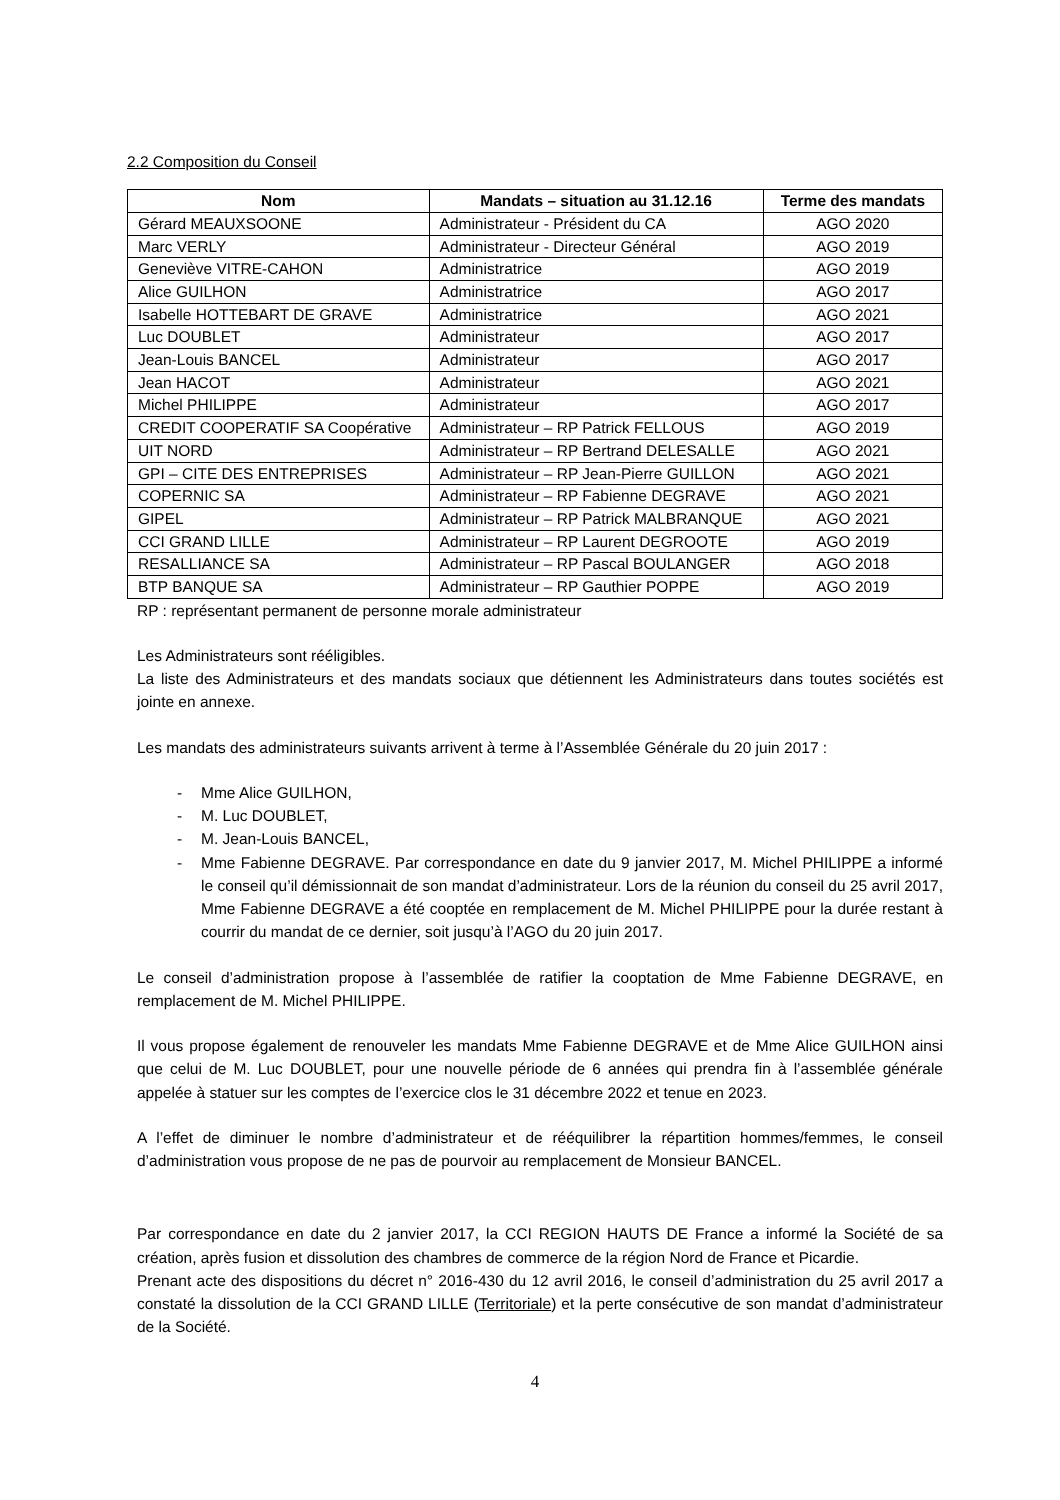2.2 Composition du Conseil
| Nom | Mandats – situation au 31.12.16 | Terme des mandats |
| --- | --- | --- |
| Gérard MEAUXSOONE | Administrateur - Président du CA | AGO 2020 |
| Marc VERLY | Administrateur - Directeur Général | AGO 2019 |
| Geneviève VITRE-CAHON | Administratrice | AGO 2019 |
| Alice GUILHON | Administratrice | AGO 2017 |
| Isabelle HOTTEBART DE GRAVE | Administratrice | AGO 2021 |
| Luc DOUBLET | Administrateur | AGO 2017 |
| Jean-Louis BANCEL | Administrateur | AGO 2017 |
| Jean HACOT | Administrateur | AGO 2021 |
| Michel PHILIPPE | Administrateur | AGO 2017 |
| CREDIT COOPERATIF SA Coopérative | Administrateur – RP Patrick FELLOUS | AGO 2019 |
| UIT NORD | Administrateur – RP Bertrand DELESALLE | AGO 2021 |
| GPI – CITE DES ENTREPRISES | Administrateur – RP Jean-Pierre GUILLON | AGO 2021 |
| COPERNIC SA | Administrateur – RP Fabienne DEGRAVE | AGO 2021 |
| GIPEL | Administrateur – RP Patrick MALBRANQUE | AGO 2021 |
| CCI GRAND LILLE | Administrateur – RP Laurent DEGROOTE | AGO 2019 |
| RESALLIANCE SA | Administrateur – RP Pascal BOULANGER | AGO 2018 |
| BTP BANQUE SA | Administrateur – RP Gauthier POPPE | AGO 2019 |
RP : représentant permanent de personne morale administrateur
Les Administrateurs sont rééligibles.
La liste des Administrateurs et des mandats sociaux que détiennent les Administrateurs dans toutes sociétés est jointe en annexe.
Les mandats des administrateurs suivants arrivent à terme à l’Assemblée Générale du 20 juin 2017 :
- Mme Alice GUILHON,
- M. Luc DOUBLET,
- M. Jean-Louis BANCEL,
- Mme Fabienne DEGRAVE. Par correspondance en date du 9 janvier 2017, M. Michel PHILIPPE a informé le conseil qu’il démissionnait de son mandat d’administrateur. Lors de la réunion du conseil du 25 avril 2017, Mme Fabienne DEGRAVE a été cooptée en remplacement de M. Michel PHILIPPE pour la durée restant à courrir du mandat de ce dernier, soit jusqu’à l’AGO du 20 juin 2017.
Le conseil d’administration propose à l’assemblée de ratifier la cooptation de Mme Fabienne DEGRAVE, en remplacement de M. Michel PHILIPPE.
Il vous propose également de renouveler les mandats Mme Fabienne DEGRAVE et de Mme Alice GUILHON ainsi que celui de M. Luc DOUBLET, pour une nouvelle période de 6 années qui prendra fin à l’assemblée générale appelée à statuer sur les comptes de l’exercice clos le 31 décembre 2022 et tenue en 2023.
A l’effet de diminuer le nombre d’administrateur et de rééquilibrer la répartition hommes/femmes, le conseil d’administration vous propose de ne pas de pourvoir au remplacement de Monsieur BANCEL.
Par correspondance en date du 2 janvier 2017, la CCI REGION HAUTS DE France a informé la Société de sa création, après fusion et dissolution des chambres de commerce de la région Nord de France et Picardie.
Prenant acte des dispositions du décret n° 2016-430 du 12 avril 2016, le conseil d’administration du 25 avril 2017 a constaté la dissolution de la CCI GRAND LILLE (Territoriale) et la perte consécutive de son mandat d’administrateur de la Société.
4